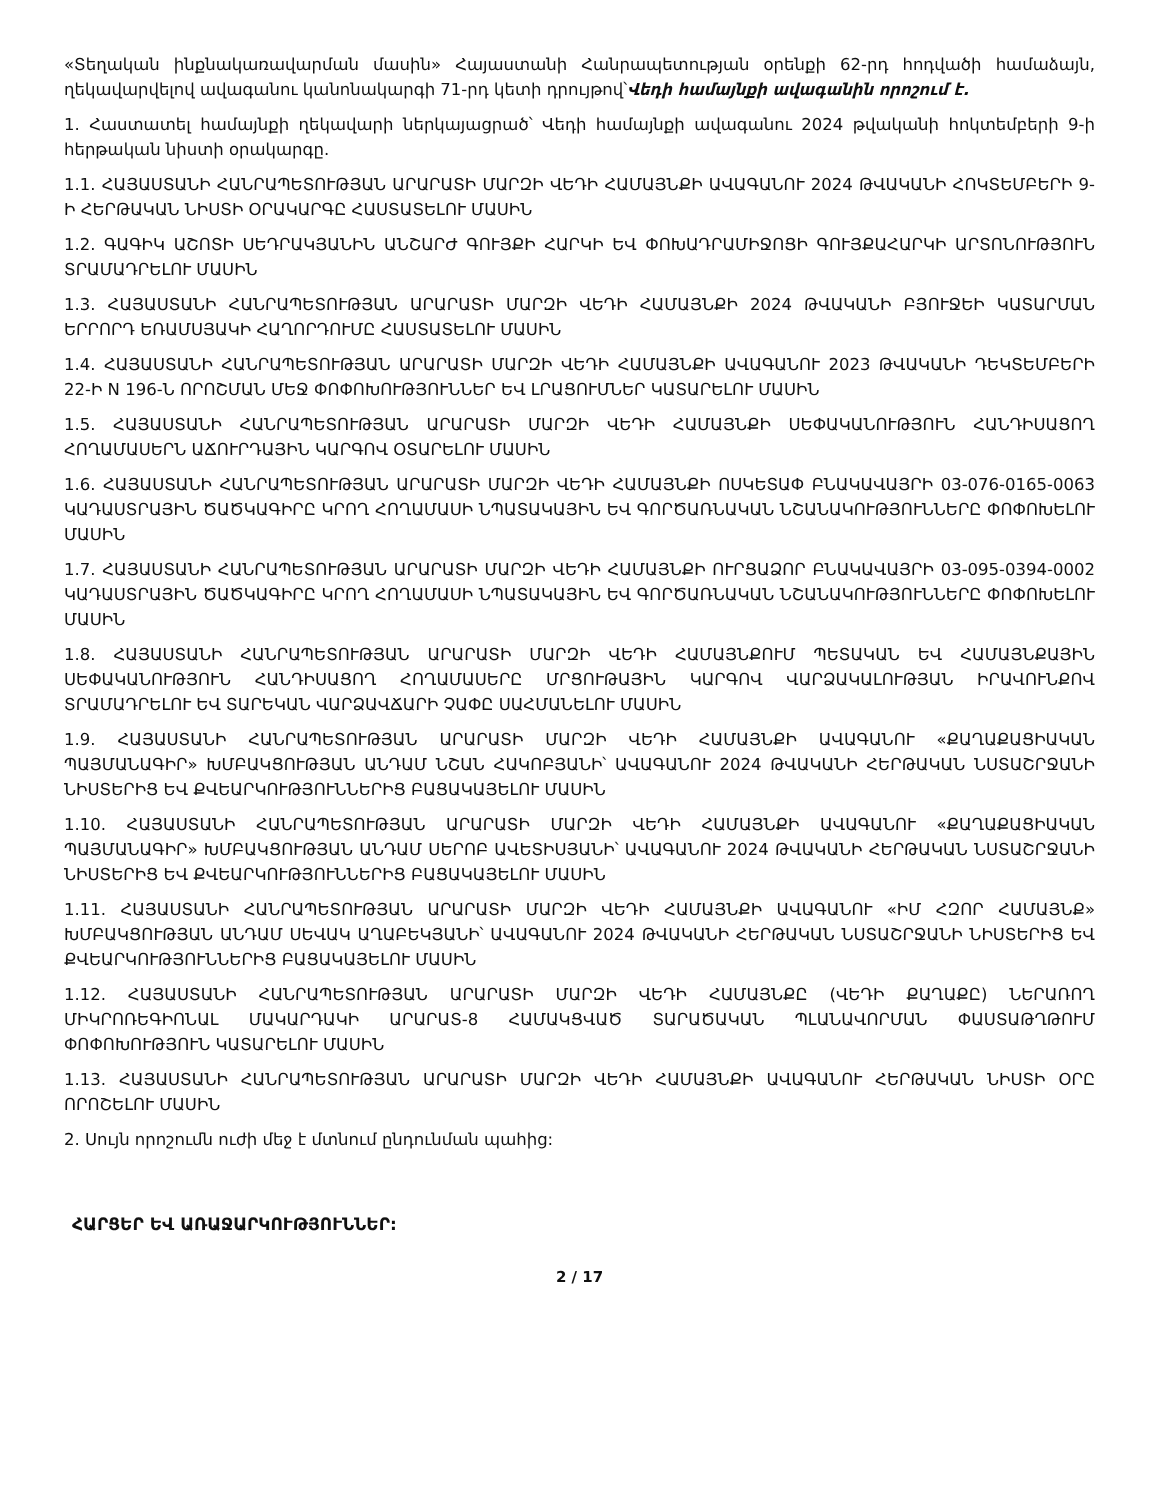«Տեղական ինքնակառավարման մասին» Հայաստանի Հանրապետության օրենքի 62-րդ հոդվածի համաձայն, ղեկավարվելով ավագանու կանոնակարգի 71-րդ կետի դրույթով՝Վեդի համայնքի ավագանին որոշում է.
1. Հաստատել համայնքի ղեկավարի ներկայացրած՝ Վեդի համայնքի ավագանու 2024 թվականի հոկտեմբերի 9-ի հերթական նիստի օրակարգը.
1.1. ՀԱՅԱՍՏԱՆԻ ՀԱՆՐԱՊԵՏՈՒԹՅԱՆ ԱՐԱՐԱՏԻ ՄԱՐԶԻ ՎԵԴԻ ՀԱՄԱՅՆՔԻ ԱՎԱԳԱՆՈՒ 2024 ԹՎԱԿԱՆԻ ՀՈԿՏԵՄԲԵՐԻ 9-Ի ՀԵՐԹԱԿԱՆ ՆԻՍՏԻ ՕՐԱԿԱՐԳԸ ՀԱՍՏԱՏԵԼՈՒ ՄԱՍԻՆ
1.2. ԳԱԳԻԿ ԱՇՈՏԻ ՍԵԴՐԱԿՅԱՆԻՆ ԱՆՇԱՐԺ ԳՈՒՅՔԻ ՀԱՐԿԻ ԵՎ ՓՈԽԱԴՐԱՄԻՋՈՑԻ ԳՈՒՅՔԱՀԱՐԿԻ ԱՐՏՈՆՈՒԹՅՈՒՆ ՏՐԱՄԱԴՐԵԼՈՒ ՄԱՍԻՆ
1.3. ՀԱՅԱՍՏԱՆԻ ՀԱՆՐԱՊԵՏՈՒԹՅԱՆ ԱՐԱՐԱՏԻ ՄԱՐԶԻ ՎԵԴԻ ՀԱՄԱՅՆՔԻ 2024 ԹՎԱԿԱՆԻ ԲՅՈՒՋԵԻ ԿԱՏԱՐՄԱՆ ԵՐՐՈՐԴ ԵՌԱՄՍՅԱԿԻ ՀԱՂՈՐԴՈՒՄԸ ՀԱՍՏԱՏԵԼՈՒ ՄԱՍԻՆ
1.4. ՀԱՅԱՍՏԱՆԻ ՀԱՆՐԱՊԵՏՈՒԹՅԱՆ ԱՐԱՐԱՏԻ ՄԱՐԶԻ ՎԵԴԻ ՀԱՄԱՅՆՔԻ ԱՎԱԳԱՆՈՒ 2023 ԹՎԱԿԱՆԻ ԴԵԿՏԵՄԲԵՐԻ 22-Ի N 196-Ն ՈՐՈՇՄԱՆ ՄԵՋ ՓՈՓՈԽՈՒԹՅՈՒՆՆԵՐ ԵՎ ԼՐԱՑՈՒՄՆԵՐ ԿԱՏԱՐԵԼՈՒ ՄԱՍԻՆ
1.5. ՀԱՅԱՍՏԱՆԻ ՀԱՆՐԱՊԵՏՈՒԹՅԱՆ ԱՐԱՐԱՏԻ ՄԱՐԶԻ ՎԵԴԻ ՀԱՄԱՅՆՔԻ ՍԵՓԱԿԱՆՈՒԹՅՈՒՆ ՀԱՆԴԻՍԱՑՈՂ ՀՈՂԱՄԱՍԵՐՆ ԱՃՈՒՐԴԱՅԻՆ ԿԱՐԳՈՎ ՕՏԱՐԵԼՈՒ ՄԱՍԻՆ
1.6. ՀԱՅԱՍՏԱՆԻ ՀԱՆՐԱՊԵՏՈՒԹՅԱՆ ԱՐԱՐԱՏԻ ՄԱՐԶԻ ՎԵԴԻ ՀԱՄԱՅՆՔԻ ՈՍԿԵՏԱՓ ԲՆԱԿԱՎԱՅՐԻ 03-076-0165-0063 ԿԱԴԱՍՏՐԱՅԻՆ ԾԱԾԿԱԳԻՐԸ ԿՐՈՂ ՀՈՂԱՄԱՍԻ ՆՊԱՏԱԿԱՅԻՆ ԵՎ ԳՈՐԾԱՌՆԱԿԱՆ ՆՇԱՆԱԿՈՒԹՅՈՒՆՆԵՐԸ ՓՈՓՈԽԵԼՈՒ ՄԱՍԻՆ
1.7. ՀԱՅԱՍՏԱՆԻ ՀԱՆՐԱՊԵՏՈՒԹՅԱՆ ԱՐԱՐԱՏԻ ՄԱՐԶԻ ՎԵԴԻ ՀԱՄԱՅՆՔԻ ՈՒՐՑԱՁՈՐ ԲՆԱԿԱՎԱՅՐԻ 03-095-0394-0002 ԿԱԴԱՍՏՐԱՅԻՆ ԾԱԾԿԱԳԻՐԸ ԿՐՈՂ ՀՈՂԱՄԱՍԻ ՆՊԱՏԱԿԱՅԻՆ ԵՎ ԳՈՐԾԱՌՆԱԿԱՆ ՆՇԱՆԱԿՈՒԹՅՈՒՆՆԵՐԸ ՓՈՓՈԽԵԼՈՒ ՄԱՍԻՆ
1.8. ՀԱՅԱՍՏԱՆԻ ՀԱՆՐԱՊԵՏՈՒԹՅԱՆ ԱՐԱՐԱՏԻ ՄԱՐԶԻ ՎԵԴԻ ՀԱՄԱՅՆՔՈՒՄ ՊԵՏԱԿԱՆ ԵՎ ՀԱՄԱՅՆՔԱՅԻՆ ՍԵՓԱԿԱՆՈՒԹՅՈՒՆ ՀԱՆԴԻՍԱՑՈՂ ՀՈՂԱՄԱՍԵՐԸ ՄՐՑՈՒԹԱՅԻՆ ԿԱՐԳՈՎ ՎԱՐՁԱԿԱԼՈՒԹՅԱՆ ԻՐԱՎՈՒՆՔՈՎ ՏՐԱՄԱԴՐԵԼՈՒ ԵՎ ՏԱՐԵԿԱՆ ՎԱՐՁԱՎՃԱՐԻ ՉԱՓԸ ՍԱՀՄԱՆԵԼՈՒ ՄԱՍԻՆ
1.9. ՀԱՅԱՍՏԱՆԻ ՀԱՆՐԱՊԵՏՈՒԹՅԱՆ ԱՐԱՐԱՏԻ ՄԱՐԶԻ ՎԵԴԻ ՀԱՄԱՅՆՔԻ ԱՎԱԳԱՆՈՒ «ՔԱՂԱՔԱՑԻԱԿԱՆ ՊԱՅՄԱՆԱԳԻՐ» ԽՄԲԱԿՑՈՒԹՅԱՆ ԱՆԴԱՄ ՆՇԱՆ ՀԱԿՈԲՅԱՆԻ՝ ԱՎԱԳԱՆՈՒ 2024 ԹՎԱԿԱՆԻ ՀԵՐԹԱԿԱՆ ՆՍՏԱՇՐՋԱՆԻ ՆԻՍՏԵՐԻՑ ԵՎ ՔՎԵԱՐԿՈՒԹՅՈՒՆՆԵՐԻՑ ԲԱՑԱԿԱՅԵԼՈՒ ՄԱՍԻՆ
1.10. ՀԱՅԱՍՏԱՆԻ ՀԱՆՐԱՊԵՏՈՒԹՅԱՆ ԱՐԱՐԱՏԻ ՄԱՐԶԻ ՎԵԴԻ ՀԱՄԱՅՆՔԻ ԱՎԱԳԱՆՈՒ «ՔԱՂԱՔԱՑԻԱԿԱՆ ՊԱՅՄԱՆԱԳԻՐ» ԽՄԲԱԿՑՈՒԹՅԱՆ ԱՆԴԱՄ ՍԵՐՈԲ ԱՎԵՏԻՍՅԱՆԻ՝ ԱՎԱԳԱՆՈՒ 2024 ԹՎԱԿԱՆԻ ՀԵՐԹԱԿԱՆ ՆՍՏԱՇՐՋԱՆԻ ՆԻՍՏԵՐԻՑ ԵՎ ՔՎԵԱՐԿՈՒԹՅՈՒՆՆԵՐԻՑ ԲԱՑԱԿԱՅԵԼՈՒ ՄԱՍԻՆ
1.11. ՀԱՅԱՍՏԱՆԻ ՀԱՆՐԱՊԵՏՈՒԹՅԱՆ ԱՐԱՐԱՏԻ ՄԱՐԶԻ ՎԵԴԻ ՀԱՄԱՅՆՔԻ ԱՎԱԳԱՆՈՒ «ԻՄ ՀԶՈՐ ՀԱՄԱՅՆՔ» ԽՄԲԱԿՑՈՒԹՅԱՆ ԱՆԴԱՄ ՍԵՎԱԿ ԱՂԱԲԵԿՅԱՆԻ՝ ԱՎԱԳԱՆՈՒ 2024 ԹՎԱԿԱՆԻ ՀԵՐԹԱԿԱՆ ՆՍՏԱՇՐՋԱՆԻ ՆԻՍՏԵՐԻՑ ԵՎ ՔՎԵԱՐԿՈՒԹՅՈՒՆՆԵՐԻՑ ԲԱՑԱԿԱՅԵԼՈՒ ՄԱՍԻՆ
1.12. ՀԱՅԱՍՏԱՆԻ ՀԱՆՐԱՊԵՏՈՒԹՅԱՆ ԱՐԱՐԱՏԻ ՄԱՐԶԻ ՎԵԴԻ ՀԱՄԱՅՆՔԸ (ՎԵԴԻ ՔԱՂԱՔԸ) ՆԵՐԱՌՈՂ ՄԻԿՐՈՌԵԳԻՈՆԱԼ ՄԱԿԱՐԴԱԿԻ ԱՐԱՐԱՏ-8 ՀԱՄԱԿՑՎԱԾ ՏԱՐԱԾԱԿԱՆ ՊԼԱՆԱՎՈՐՄԱՆ ՓԱՍՏԱԹՂԹՈՒՄ ՓՈՓՈԽՈՒԹՅՈՒՆ ԿԱՏԱՐԵԼՈՒ ՄԱՍԻՆ
1.13. ՀԱՅԱՍՏԱՆԻ ՀԱՆՐԱՊԵՏՈՒԹՅԱՆ ԱՐԱՐԱՏԻ ՄԱՐԶԻ ՎԵԴԻ ՀԱՄԱՅՆՔԻ ԱՎԱԳԱՆՈՒ ՀԵՐԹԱԿԱՆ ՆԻՍՏԻ ՕՐԸ ՈՐՈՇԵԼՈՒ ՄԱՍԻՆ
2. Սույն որոշումն ուժի մեջ է մտնում ընդունման պահից:
ՀԱՐՑԵՐ ԵՎ ԱՌԱՋԱՐԿՈՒԹՅՈՒՆՆԵՐ:
2 / 17